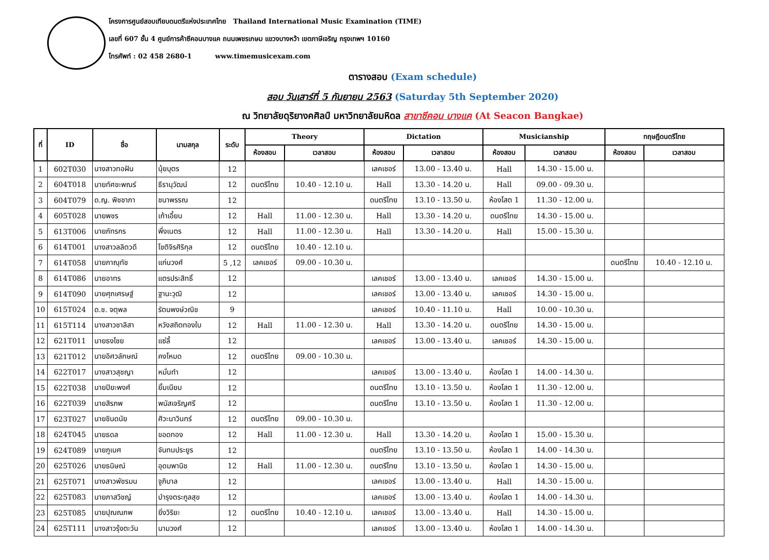โครงการศูนย์สอบเทียบดนตรีแห่งประเทศไทย Thailand International Music Examination (TIME)
เลขที่ 607 ชั้น 4 ศูนย์การค้าซีคอนบางแค ถนนเพชรเกษม แขวงบางหว้า เขตภาษีเจริญ กรุงเทพฯ 10160
โทรศัพท์ : 02 458 2680-1 www.timemusicexam.com
ตารางสอบ (Exam schedule)
สอบ วันเสาร์ที่ 5 กันยายน 2563 (Saturday 5th September 2020)
ณ วิทยาลัยดุริยางคศิลป์ มหาวิทยาลัยมหิดล สาขาซีคอน บางแค (At Seacon Bangkae)
| ที่ | ID | ชื่อ | นามสกุล | ระดับ | Theory | | Dictation | | Musicianship | | ทฤษฎีดนตรีไทย | |
| --- | --- | --- | --- | --- | --- | --- | --- | --- | --- | --- | --- | --- |
| | | | | | ห้องสอบ | เวลาสอบ | ห้องสอบ | เวลาสอบ | ห้องสอบ | เวลาสอบ | ห้องสอบ | เวลาสอบ |
| 1 | 602T030 | นางสาวทอฝัน | นุ้ยบุตร | 12 | | | เลคเชอร์ | 13.00 - 13.40 น. | Hall | 14.30 - 15.00 น. | | |
| 2 | 604T018 | นายทัศชะพณร์ | ธีรานุวัฒน์ | 12 | ดนตรีไทย | 10.40 - 12.10 น. | Hall | 13.30 - 14.20 น. | Hall | 09.00 - 09.30 น. | | |
| 3 | 604T079 | ด.ญ. พิชชาภา | ชนาพรรณ | 12 | | | ดนตรีไทย | 13.10 - 13.50 น. | ห้องโสต 1 | 11.30 - 12.00 น. | | |
| 4 | 605T028 | นายพชร | เก้าเอี้ยน | 12 | Hall | 11.00 - 12.30 น. | Hall | 13.30 - 14.20 น. | ดนตรีไทย | 14.30 - 15.00 น. | | |
| 5 | 613T006 | นายภัทรกร | พึ่งเนตร | 12 | Hall | 11.00 - 12.30 น. | Hall | 13.30 - 14.20 น. | Hall | 15.00 - 15.30 น. | | |
| 6 | 614T001 | นางสาวลลิตวดี | โชติจิรศิริกุล | 12 | ดนตรีไทย | 10.40 - 12.10 น. | | | | | | |
| 7 | 614T058 | นายภาณุทัช | แก่นวงศ์ | 5 ,12 | เลคเชอร์ | 09.00 - 10.30 น. | | | | | ดนตรีไทย | 10.40 - 12.10 น. |
| 8 | 614T086 | นายอาทร | แตรประสิทธิ์ | 12 | | | เลคเชอร์ | 13.00 - 13.40 น. | เลคเชอร์ | 14.30 - 15.00 น. | | |
| 9 | 614T090 | นายศุภเศรษฐ์ | ฐานะวุฒิ | 12 | | | เลคเชอร์ | 13.00 - 13.40 น. | เลคเชอร์ | 14.30 - 15.00 น. | | |
| 10 | 615T024 | ด.ช. จตุพล | รัตนพงษ์วณิช | 9 | | | เลคเชอร์ | 10.40 - 11.10 น. | Hall | 10.00 - 10.30 น. | | |
| 11 | 615T114 | นางสาวชาลิสา | หวังสถิตทองใบ | 12 | Hall | 11.00 - 12.30 น. | Hall | 13.30 - 14.20 น. | ดนตรีไทย | 14.30 - 15.00 น. | | |
| 12 | 621T011 | นายธงไชย | แซ่ลี้ | 12 | | | เลคเชอร์ | 13.00 - 13.40 น. | เลคเชอร์ | 14.30 - 15.00 น. | | |
| 13 | 621T012 | นายอิศวลักษณ์ | คงโหมด | 12 | ดนตรีไทย | 09.00 - 10.30 น. | | | | | | |
| 14 | 622T017 | นางสาวสุชญา | หมั่นทำ | 12 | | | เลคเชอร์ | 13.00 - 13.40 น. | ห้องโสต 1 | 14.00 - 14.30 น. | | |
| 15 | 622T038 | นายปิยะพงศ์ | ยิ้มเนียม | 12 | | | ดนตรีไทย | 13.10 - 13.50 น. | ห้องโสต 1 | 11.30 - 12.00 น. | | |
| 16 | 622T039 | นายสิรภพ | พนัสเจริญศรี | 12 | | | ดนตรีไทย | 13.10 - 13.50 น. | ห้องโสต 1 | 11.30 - 12.00 น. | | |
| 17 | 623T027 | นายชินดนัย | ศิวะนาวินทร์ | 12 | ดนตรีไทย | 09.00 - 10.30 น. | | | | | | |
| 18 | 624T045 | นายธดล | ขอดทอง | 12 | Hall | 11.00 - 12.30 น. | Hall | 13.30 - 14.20 น. | ห้องโสต 1 | 15.00 - 15.30 น. | | |
| 19 | 624T089 | นายภูเบศ | จันทนประยูร | 12 | | | ดนตรีไทย | 13.10 - 13.50 น. | ห้องโสต 1 | 14.00 - 14.30 น. | | |
| 20 | 625T026 | นายธนิษณ์ | อุดมพานิช | 12 | Hall | 11.00 - 12.30 น. | ดนตรีไทย | 13.10 - 13.50 น. | ห้องโสต 1 | 14.30 - 15.00 น. | | |
| 21 | 625T071 | นางสาวพัชรมน | จูภิบาล | 12 | | | เลคเชอร์ | 13.00 - 13.40 น. | Hall | 14.30 - 15.00 น. | | |
| 22 | 625T083 | นายภาสวิชญ์ | บำรุงตระกูลสุข | 12 | | | เลคเชอร์ | 13.00 - 13.40 น. | ห้องโสต 1 | 14.00 - 14.30 น. | | |
| 23 | 625T085 | นายปุณณภพ | ยิ่งวิริยะ | 12 | ดนตรีไทย | 10.40 - 12.10 น. | เลคเชอร์ | 13.00 - 13.40 น. | Hall | 14.30 - 15.00 น. | | |
| 24 | 625T111 | นางสาวรุ้งตะวัน | นามวงศ์ | 12 | | | เลคเชอร์ | 13.00 - 13.40 น. | ห้องโสต 1 | 14.00 - 14.30 น. | | |